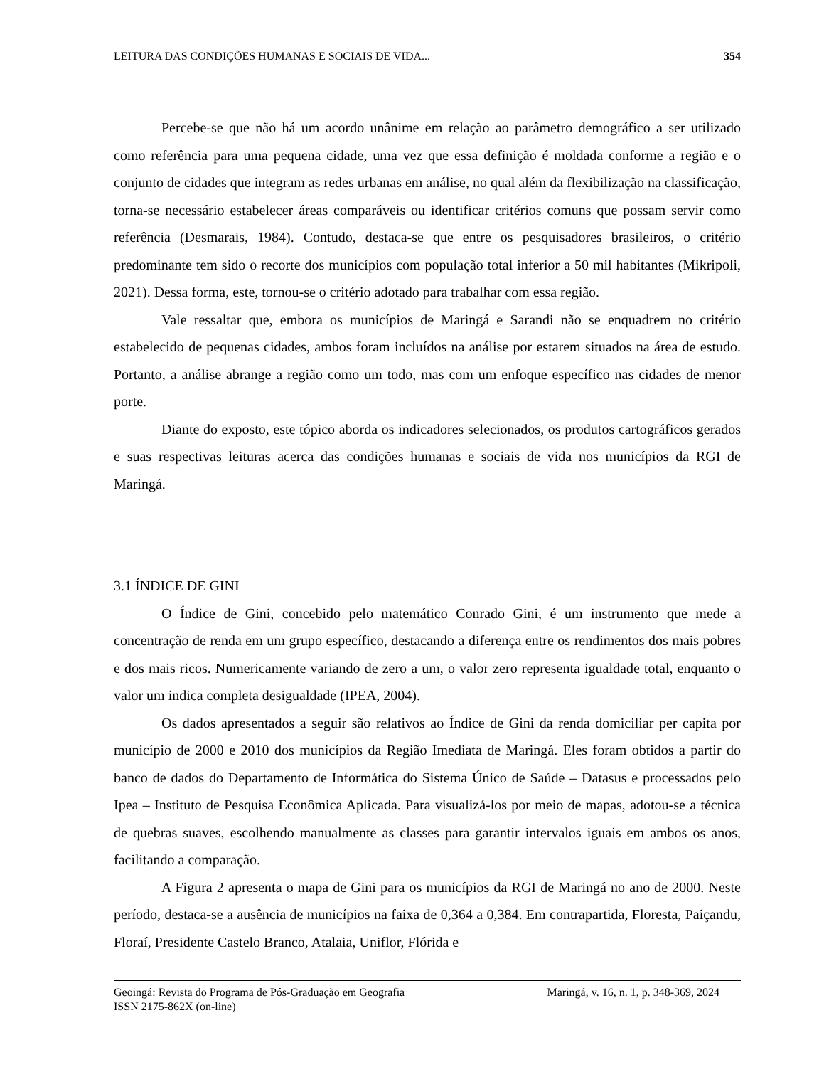LEITURA DAS CONDIÇÕES HUMANAS E SOCIAIS DE VIDA... 354
Percebe-se que não há um acordo unânime em relação ao parâmetro demográfico a ser utilizado como referência para uma pequena cidade, uma vez que essa definição é moldada conforme a região e o conjunto de cidades que integram as redes urbanas em análise, no qual além da flexibilização na classificação, torna-se necessário estabelecer áreas comparáveis ou identificar critérios comuns que possam servir como referência (Desmarais, 1984). Contudo, destaca-se que entre os pesquisadores brasileiros, o critério predominante tem sido o recorte dos municípios com população total inferior a 50 mil habitantes (Mikripoli, 2021). Dessa forma, este, tornou-se o critério adotado para trabalhar com essa região.
Vale ressaltar que, embora os municípios de Maringá e Sarandi não se enquadrem no critério estabelecido de pequenas cidades, ambos foram incluídos na análise por estarem situados na área de estudo. Portanto, a análise abrange a região como um todo, mas com um enfoque específico nas cidades de menor porte.
Diante do exposto, este tópico aborda os indicadores selecionados, os produtos cartográficos gerados e suas respectivas leituras acerca das condições humanas e sociais de vida nos municípios da RGI de Maringá.
3.1 ÍNDICE DE GINI
O Índice de Gini, concebido pelo matemático Conrado Gini, é um instrumento que mede a concentração de renda em um grupo específico, destacando a diferença entre os rendimentos dos mais pobres e dos mais ricos. Numericamente variando de zero a um, o valor zero representa igualdade total, enquanto o valor um indica completa desigualdade (IPEA, 2004).
Os dados apresentados a seguir são relativos ao Índice de Gini da renda domiciliar per capita por município de 2000 e 2010 dos municípios da Região Imediata de Maringá. Eles foram obtidos a partir do banco de dados do Departamento de Informática do Sistema Único de Saúde – Datasus e processados pelo Ipea – Instituto de Pesquisa Econômica Aplicada. Para visualizá-los por meio de mapas, adotou-se a técnica de quebras suaves, escolhendo manualmente as classes para garantir intervalos iguais em ambos os anos, facilitando a comparação.
A Figura 2 apresenta o mapa de Gini para os municípios da RGI de Maringá no ano de 2000. Neste período, destaca-se a ausência de municípios na faixa de 0,364 a 0,384. Em contrapartida, Floresta, Paiçandu, Floraí, Presidente Castelo Branco, Atalaia, Uniflor, Flórida e
Geoingá: Revista do Programa de Pós-Graduação em Geografia Maringá, v. 16, n. 1, p. 348-369, 2024
ISSN 2175-862X (on-line)